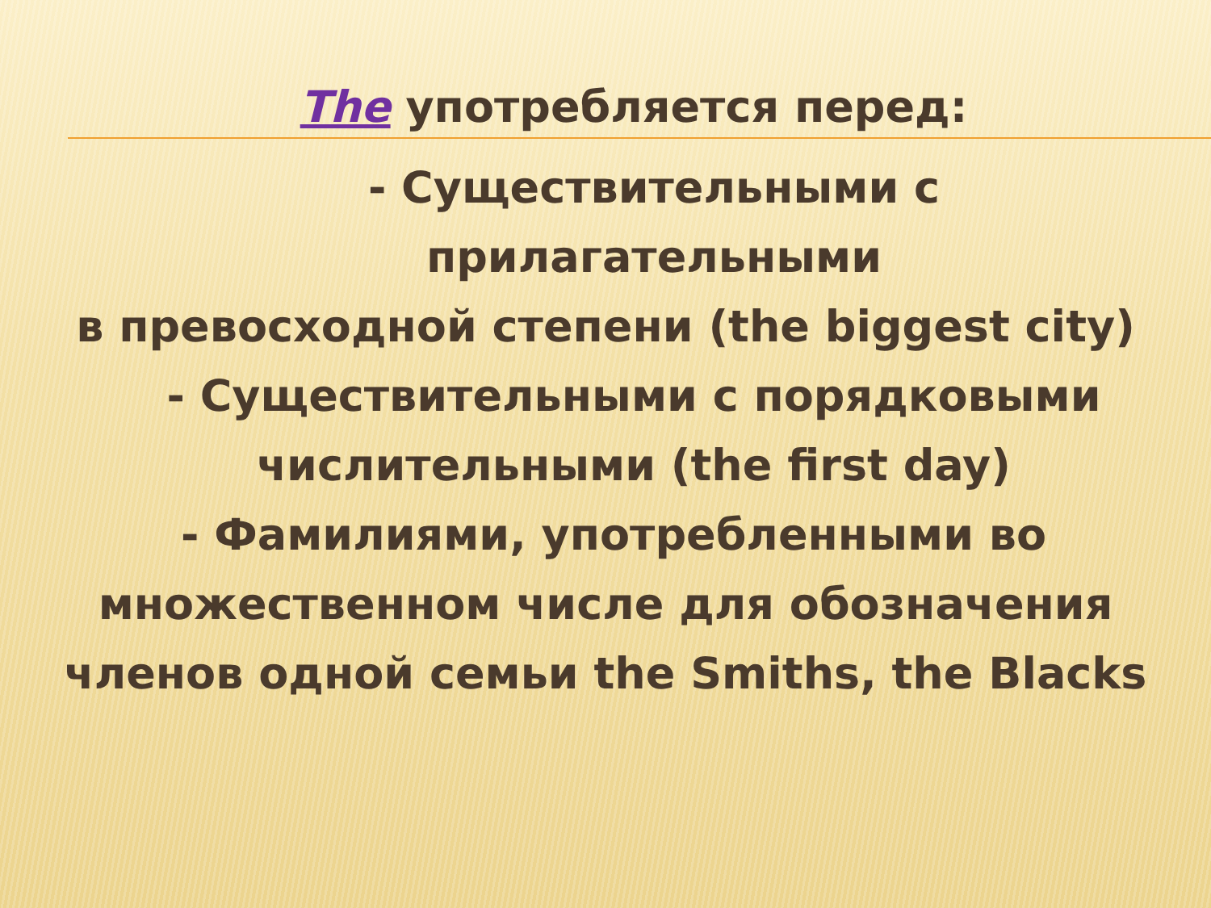The употребляется перед:
- Существительными с
прилагательными
в превосходной степени (the biggest city)
- Существительными с порядковыми
числительными (the first day)
- Фамилиями, употребленными во
множественном числе для обозначения
членов одной семьи the Smiths, the Blacks